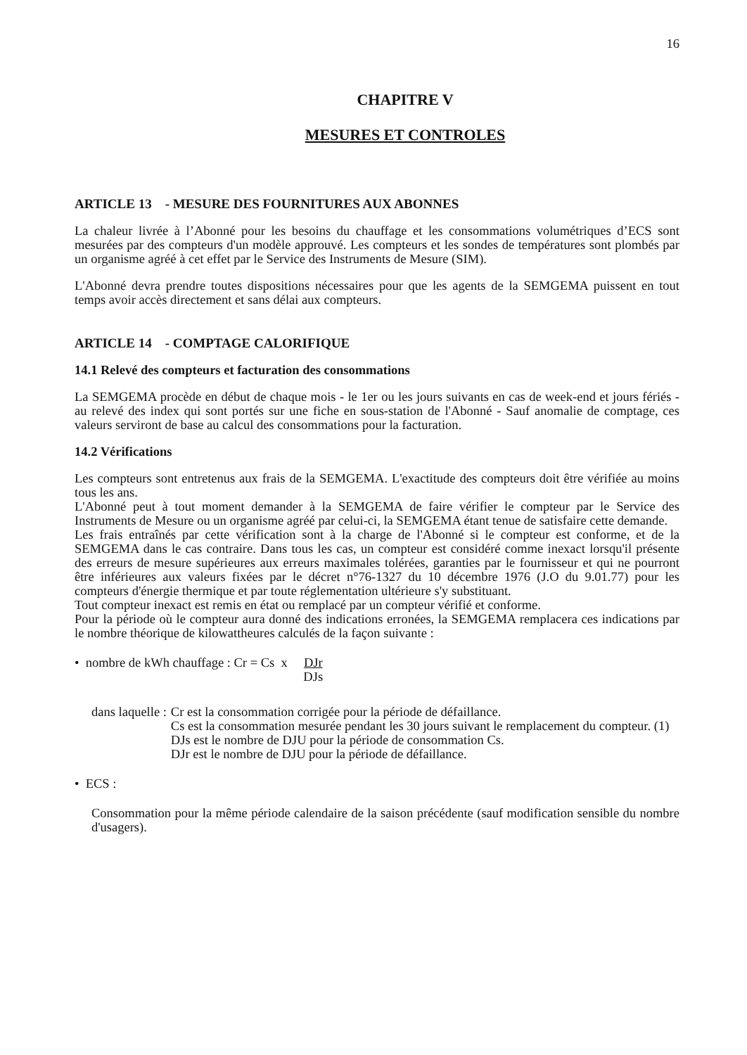16
CHAPITRE V
MESURES ET CONTROLES
ARTICLE 13 - MESURE DES FOURNITURES AUX ABONNES
La chaleur livrée à l’Abonné pour les besoins du chauffage et les consommations volumétriques d’ECS sont mesurées par des compteurs d'un modèle approuvé. Les compteurs et les sondes de températures sont plombés par un organisme agréé à cet effet par le Service des Instruments de Mesure (SIM).
L'Abonné devra prendre toutes dispositions nécessaires pour que les agents de la SEMGEMA puissent en tout temps avoir accès directement et sans délai aux compteurs.
ARTICLE 14 - COMPTAGE CALORIFIQUE
14.1 Relevé des compteurs et facturation des consommations
La SEMGEMA procède en début de chaque mois - le 1er ou les jours suivants en cas de week-end et jours fériés - au relevé des index qui sont portés sur une fiche en sous-station de l'Abonné - Sauf anomalie de comptage, ces valeurs serviront de base au calcul des consommations pour la facturation.
14.2 Vérifications
Les compteurs sont entretenus aux frais de la SEMGEMA. L'exactitude des compteurs doit être vérifiée au moins tous les ans.
L'Abonné peut à tout moment demander à la SEMGEMA de faire vérifier le compteur par le Service des Instruments de Mesure ou un organisme agréé par celui-ci, la SEMGEMA étant tenue de satisfaire cette demande.
Les frais entraînés par cette vérification sont à la charge de l'Abonné si le compteur est conforme, et de la SEMGEMA dans le cas contraire. Dans tous les cas, un compteur est considéré comme inexact lorsqu'il présente des erreurs de mesure supérieures aux erreurs maximales tolérées, garanties par le fournisseur et qui ne pourront être inférieures aux valeurs fixées par le décret n°76-1327 du 10 décembre 1976 (J.O du 9.01.77) pour les compteurs d'énergie thermique et par toute réglementation ultérieure s'y substituant.
Tout compteur inexact est remis en état ou remplacé par un compteur vérifié et conforme.
Pour la période où le compteur aura donné des indications erronées, la SEMGEMA remplacera ces indications par le nombre théorique de kilowattheures calculés de la façon suivante :
• nombre de kWh chauffage : Cr = Cs x DJr DJs
dans laquelle : Cr est la consommation corrigée pour la période de défaillance.
Cs est la consommation mesurée pendant les 30 jours suivant le remplacement du compteur. (1)
DJs est le nombre de DJU pour la période de consommation Cs.
DJr est le nombre de DJU pour la période de défaillance.
• ECS :
Consommation pour la même période calendaire de la saison précédente (sauf modification sensible du nombre d'usagers).